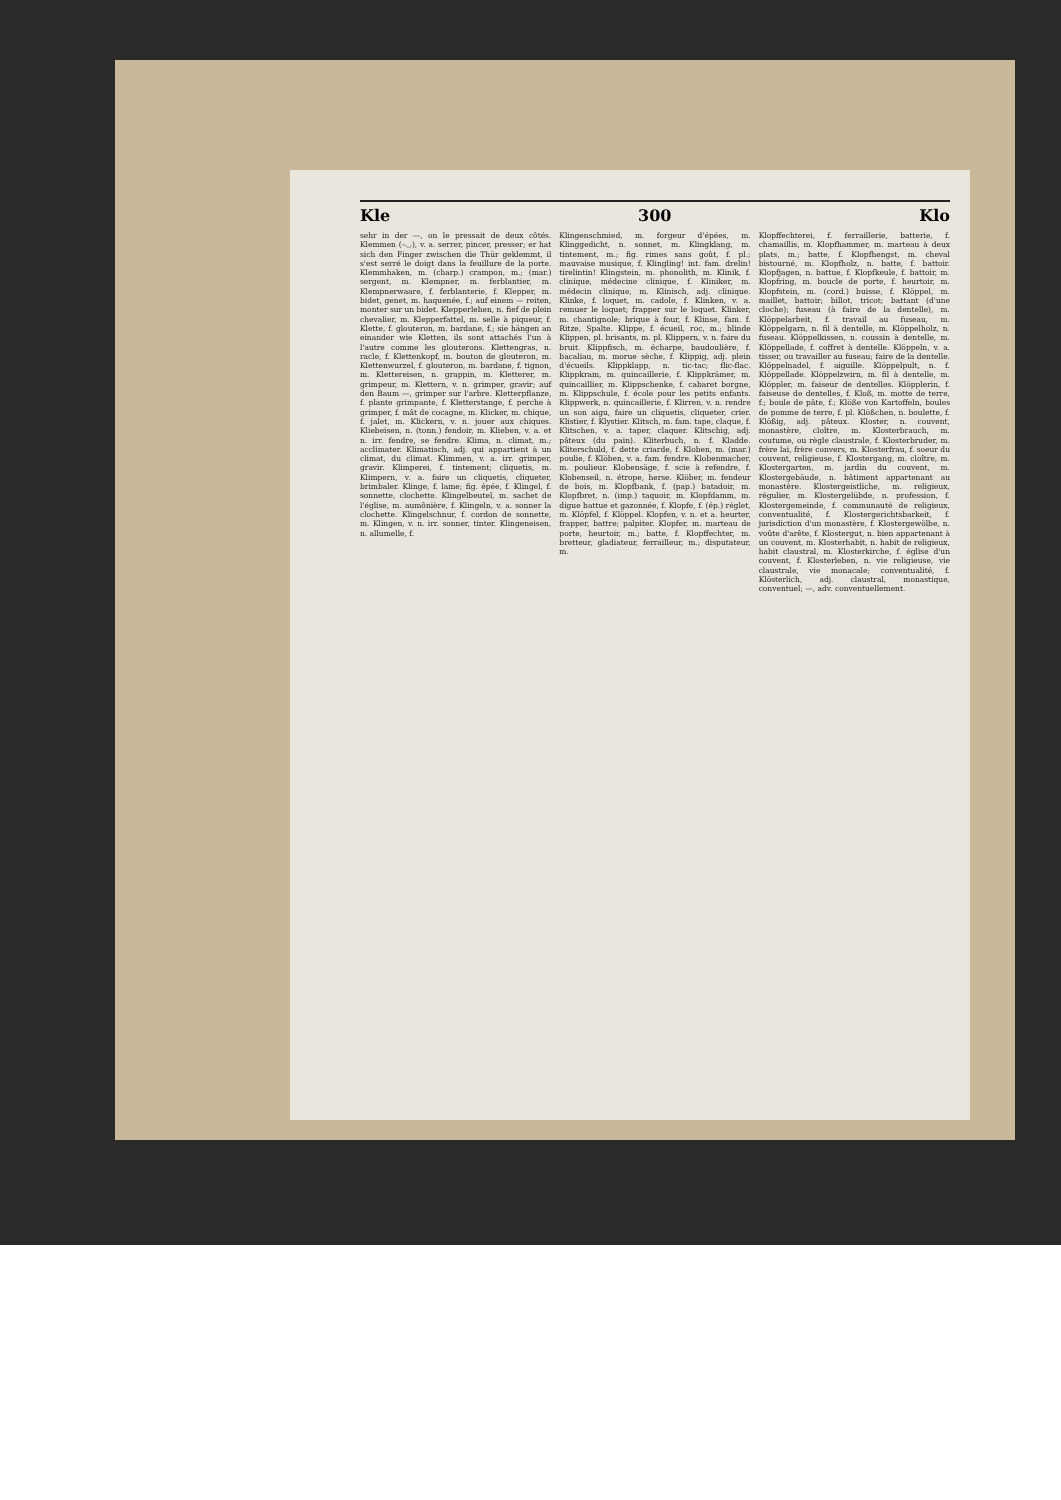Kle 300 Klo
sehr in der —, on le pressait de deux côtés. Klemmen (–◡), v. a. serrer, pincer, presser; er hat sich den Finger zwischen die Thür geklemmt, il s'est serré le doigt dans la feuillure de la porte. Klemmhaken, m. (charp.) crampon, m.; (mar.) sergent, m. Klempner, m. ferblantier, m. Klempnerwaare, f. ferblanterie, f. Klepper, m. bidet, genet, m. haquenée, f.; auf einem — reiten, monter sur un bidet. Klepperlehen, n. fief de plein chevalier, m. Klepperfattel, m. selle à piqueur, f. Klette, f. glouteron, m. bardane, f.; sie hängen an einander wie Kletten, ils sont attachés l'un à l'autre comme les glouterons. Klettengras, n. racle, f. Klettenkopf, m. bouton de glouteron, m. Klettenwurzel, f. glouteron, m. bardane, f. tignon, m. Klettereisen, n. grappin, m. Kletterer, m. grimpeur, m. Klettern, v. n. grimper, gravir; auf den Baum —, grimper sur l'arbre. Kletterpflanze, f. plante grimpante, f. Kletterstange, f. perche à grimper, f. mât de cocagne, m. Klicker, m. chique, f. jalet, m. Klickern, v. n. jouer aux chiques. Kliebeisen, n. (tonn.) fendoir, m. Klieben, v. a. et n. irr. fendre, se fendre. Klima, n. climat, m.; acclimater. Klimatisch, adj. qui appartient à un climat, du climat. Klimmen, v. a. irr. grimper, gravir. Klimperei, f. tintement; cliquetis, m. Klimpern, v. a. faire un cliquetis, cliqueter, brimbaler. Klinge, f. lame; fig. épée, f. Klingel, f. sonnette, clochette. Klingelbeutel, m. sachet de l'église, m. aumônière, f. Klingeln, v. a. sonner la clochette. Klingelschnur, f. cordon de sonnette, m. Klingen, v. n. irr. sonner, tinter. Klingeneisen, n. allumelle, f.
Klingenschmied, m. forgeur d'épées, m. Klinggedicht, n. sonnet, m. Klingklang, m. tintement, m.; fig. rimes sans goût, f. pl.; mauvaise musique, f. Klingling! int. fam. drelin! tirelintin! Klingstein, m. phonolith, m. Klinik, f. clinique, médecine clinique, f. Kliniker, m. médecin clinique, m. Klinisch, adj. clinique. Klinke, f. loquet, m. cadole, f. Klinken, v. a. remuer le loquet; frapper sur le loquet. Klinker, m. chantignole; brique à four, f. Klinse, fam. f. Ritze, Spalte. Klippe, f. écueil, roc, m.; blinde Klippen, pl. brisants, m. pl. Klippern, v. n. faire du bruit. Klippfisch, m. écharpe, baudoulière, f. bacaliau, m. morue sèche, f. Klippig, adj. plein d'écueils. Klippklapp, n. tic-tac; flic-flac. Klippkram, m. quincaillerie, f. Klippkrämer, m. quincaillier, m. Klippschenke, f. cabaret borgne, m. Klippschule, f. école pour les petits enfants. Klippwerk, n. quincaillerie, f. Klirren, v. n. rendre un son aigu, faire un cliquetis, cliqueter, crier. Klistier, f. Klystier. Klitsch, m. fam. tape, claque, f. Klitschen, v. a. taper, claquer. Klitschig, adj. pâteux (du pain). Kliterbuch, n. f. Kladde. Kliterschuld, f. dette criarde, f. Kloben, m. (mar.) poulie, f. Klöben, v. a. fam. fendre. Klobenmacher, m. poulieur. Klobensäge, f. scie à refendre, f. Klobenseil, n. étrope, herse. Klöber, m. fendeur de bois, m. Klopfbank, f. (pap.) batadoir, m. Klopfbret, n. (imp.) taquoir, m. Klopfdamm, m. digue battue et gazonnée, f. Klopfe, f. (ép.) réglet, m. Klöpfel, f. Klöppel. Klopfen, v. n. et a. heurter, frapper, battre; palpiter. Klopfer, m. marteau de porte, heurtoir, m.; batte, f. Klopffechter, m. bretteur, gladiateur, ferrailleur, m.; disputateur, m.
Klopffechterei, f. ferraillerie, batterie, f. chamaillis, m. Klopfhammer, m. marteau à deux plats, m.; batte, f. Klopfhengst, m. cheval bistourné, m. Klopfholz, n. batte, f. battoir. Klopfjagen, n. battue, f. Klopfkeule, f. battoir, m. Klopfring, m. boucle de porte, f. heurtoir, m. Klopfstein, m. (cord.) buisse, f. Klöppel, m. maillet, battoir; billot, tricot; battant (d'une cloche); fuseau (à faire de la dentelle), m. Klöppelarbeit, f. travail au fuseau, m. Klöppelgarn, n. fil à dentelle, m. Klöppelholz, n. fuseau. Klöppelkissen, n. coussin à dentelle, m. Klöppellade, f. coffret à dentelle. Klöppeln, v. a. tisser, ou travailler au fuseau; faire de la dentelle. Klöppelnadel, f. aiguille. Klöppelpult, n. f. Klöppellade. Klöppelzwirn, m. fil à dentelle, m. Klöppler, m. faiseur de dentelles. Klöpplerin, f. faiseuse de dentelles, f. Kloß, m. motte de terre, f.; boule de pâte, f.; Klöße von Kartoffeln, boules de pomme de terre, f. pl. Klößchen, n. boulette, f. Klößig, adj. pâteux. Kloster, n. couvent, monastère, cloître, m. Klosterbrauch, m. coutume, ou règle claustrale, f. Klosterbruder, m. frère lai, frère convers, m. Klosterfrau, f. soeur du couvent, religieuse, f. Klostergang, m. cloître, m. Klostergarten, m. jardin du couvent, m. Klostergebäude, n. bâtiment appartenant au monastère. Klostergeistliche, m. religieux, régulier, m. Klostergelübde, n. profession, f. Klostergemeinde, f. communauté de religieux, conventualité, f. Klostergerichtsbarkeit, f. jurisdiction d'un monastère, f. Klostergewölbe, n. voûte d'arête, f. Klostergut, n. bien appartenant à un couvent, m. Klosterhabit, n. habit de religieux, habit claustral, m. Klosterkirche, f. église d'un couvent, f. Klosterleben, n. vie religieuse, vie claustrale, vie monacale; conventualité, f. Klösterlich, adj. claustral, monastique, conventuel; —, adv. conventuellement.